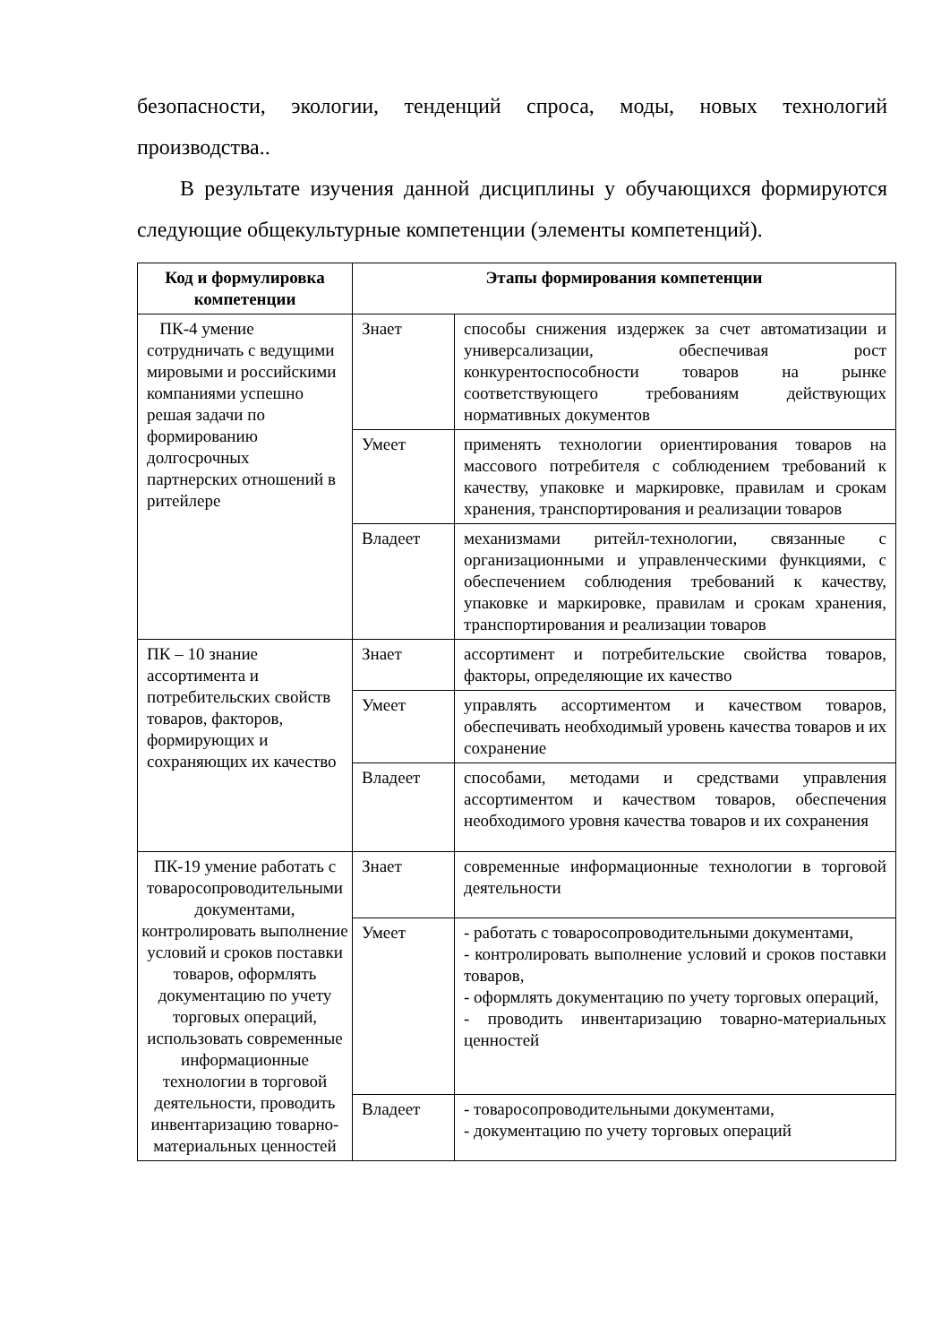безопасности, экологии, тенденций спроса, моды, новых технологий производства..
В результате изучения данной дисциплины у обучающихся формируются следующие общекультурные компетенции (элементы компетенций).
| Код и формулировка компетенции | Этапы формирования компетенции | |
| --- | --- | --- |
| ПК-4 умение сотрудничать с ведущими мировыми и российскими компаниями успешно решая задачи по формированию долгосрочных партнерских отношений в ритейлере | Знает | способы снижения издержек за счет автоматизации и универсализации, обеспечивая рост конкурентоспособности товаров на рынке соответствующего требованиям действующих нормативных документов |
| | Умеет | применять технологии ориентирования товаров на массового потребителя с соблюдением требований к качеству, упаковке и маркировке, правилам и срокам хранения, транспортирования и реализации товаров |
| | Владеет | механизмами ритейл-технологии, связанные с организационными и управленческими функциями, с обеспечением соблюдения требований к качеству, упаковке и маркировке, правилам и срокам хранения, транспортирования и реализации товаров |
| ПК – 10 знание ассортимента и потребительских свойств товаров, факторов, формирующих и сохраняющих их качество | Знает | ассортимент и потребительские свойства товаров, факторы, определяющие их качество |
| | Умеет | управлять ассортиментом и качеством товаров, обеспечивать необходимый уровень качества товаров и их сохранение |
| | Владеет | способами, методами и средствами управления ассортиментом и качеством товаров, обеспечения необходимого уровня качества товаров и их сохранения |
| ПК-19 умение работать с товаросопроводительными документами, контролировать выполнение условий и сроков поставки товаров, оформлять документацию по учету торговых операций, использовать современные информационные технологии в торговой деятельности, проводить инвентаризацию товарно-материальных ценностей | Знает | современные информационные технологии в торговой деятельности |
| | Умеет | - работать с товаросопроводительными документами, - контролировать выполнение условий и сроков поставки товаров, - оформлять документацию по учету торговых операций, - проводить инвентаризацию товарно-материальных ценностей |
| | Владеет | - товаросопроводительными документами, - документацию по учету торговых операций |